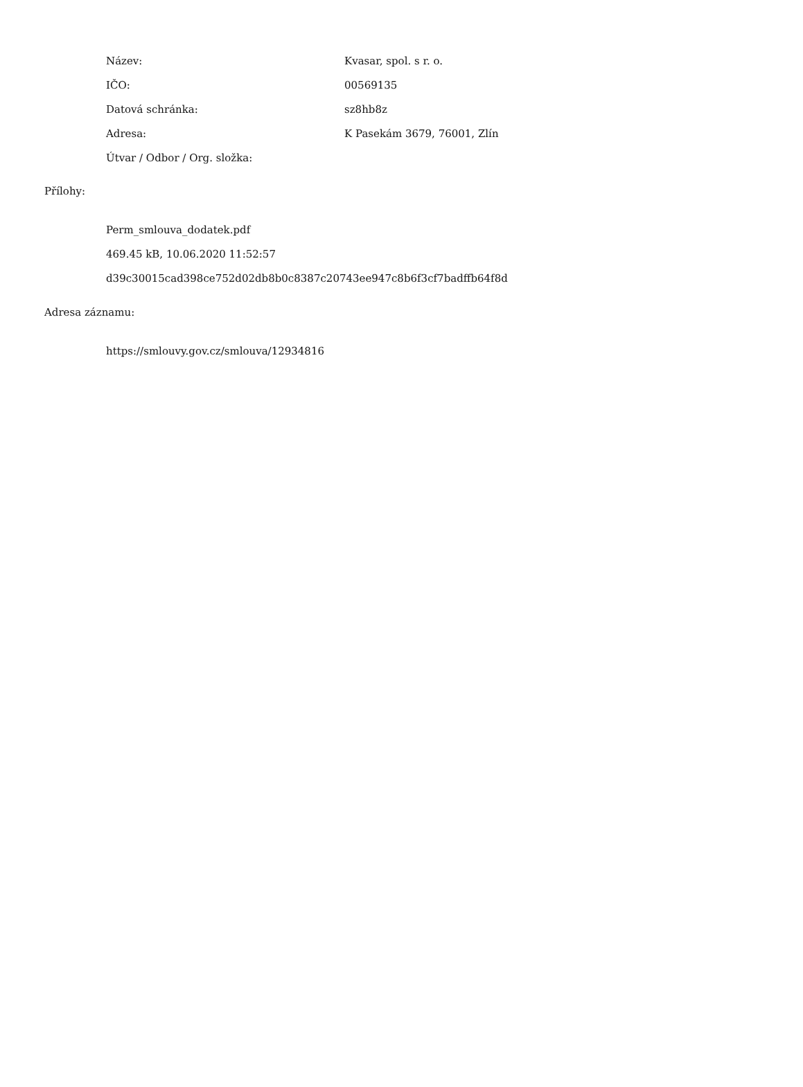| Název: | Kvasar, spol. s r. o. |
| IČO: | 00569135 |
| Datová schránka: | sz8hb8z |
| Adresa: | K Pasekám 3679, 76001, Zlín |
| Útvar / Odbor / Org. složka: | |
Přílohy:
Perm_smlouva_dodatek.pdf
469.45 kB, 10.06.2020 11:52:57
d39c30015cad398ce752d02db8b0c8387c20743ee947c8b6f3cf7badffb64f8d
Adresa záznamu:
https://smlouvy.gov.cz/smlouva/12934816